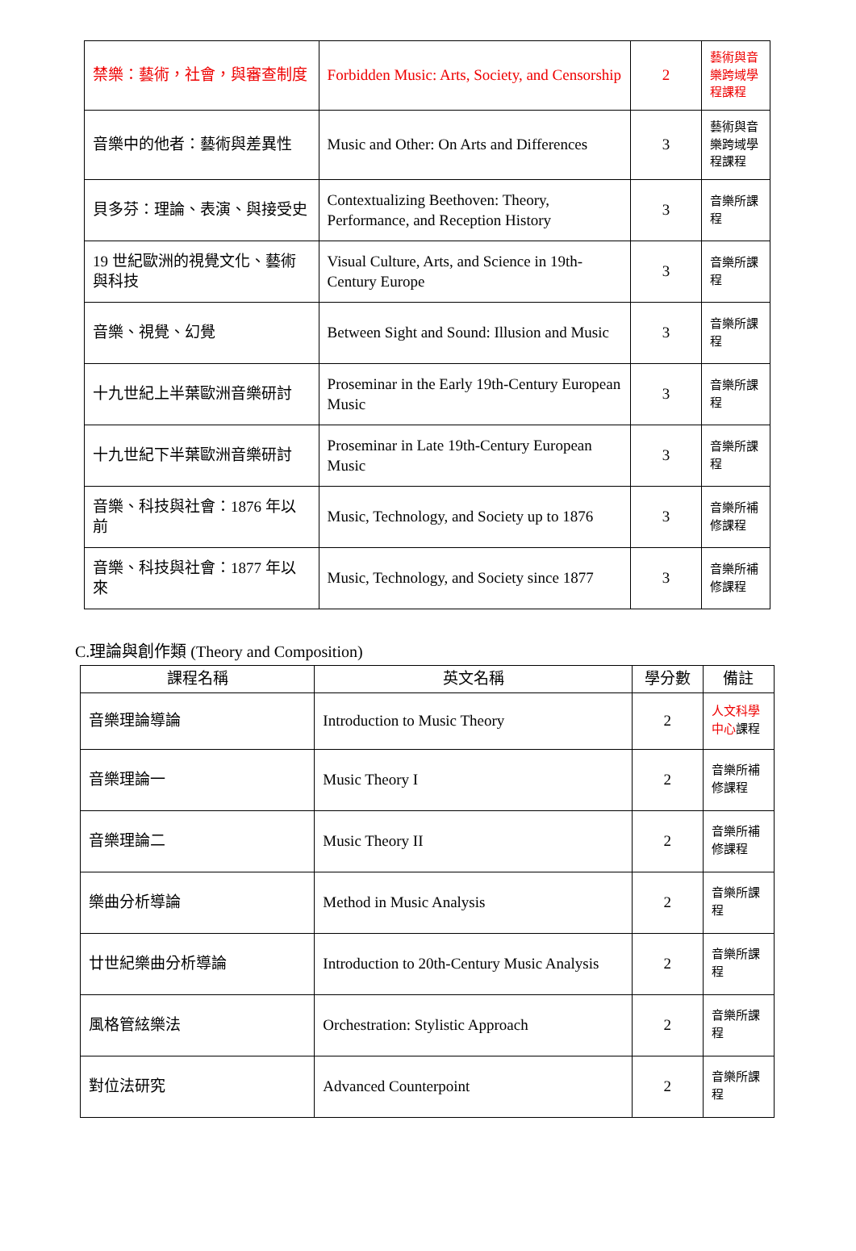| 禁樂：藝術，社會，與審查制度 | Forbidden Music: Arts, Society, and Censorship | 2 | 藝術與音樂跨域學程課程 |
| 音樂中的他者：藝術與差異性 | Music and Other: On Arts and Differences | 3 | 藝術與音樂跨域學程課程 |
| 貝多芬：理論、表演、與接受史 | Contextualizing Beethoven: Theory, Performance, and Reception History | 3 | 音樂所課程 |
| 19 世紀歐洲的視覺文化、藝術與科技 | Visual Culture, Arts, and Science in 19th-Century Europe | 3 | 音樂所課程 |
| 音樂、視覺、幻覺 | Between Sight and Sound: Illusion and Music | 3 | 音樂所課程 |
| 十九世紀上半葉歐洲音樂研討 | Proseminar in the Early 19th-Century European Music | 3 | 音樂所課程 |
| 十九世紀下半葉歐洲音樂研討 | Proseminar in Late 19th-Century European Music | 3 | 音樂所課程 |
| 音樂、科技與社會：1876 年以前 | Music, Technology, and Society up to 1876 | 3 | 音樂所補修課程 |
| 音樂、科技與社會：1877 年以來 | Music, Technology, and Society since 1877 | 3 | 音樂所補修課程 |
C.理論與創作類 (Theory and Composition)
| 課程名稱 | 英文名稱 | 學分數 | 備註 |
| --- | --- | --- | --- |
| 音樂理論導論 | Introduction to Music Theory | 2 | 人文科學中心 課程 |
| 音樂理論一 | Music Theory I | 2 | 音樂所補修課程 |
| 音樂理論二 | Music Theory II | 2 | 音樂所補修課程 |
| 樂曲分析導論 | Method in Music Analysis | 2 | 音樂所課程 |
| 廿世紀樂曲分析導論 | Introduction to 20th-Century Music Analysis | 2 | 音樂所課程 |
| 風格管絃樂法 | Orchestration: Stylistic Approach | 2 | 音樂所課程 |
| 對位法研究 | Advanced Counterpoint | 2 | 音樂所課程 |